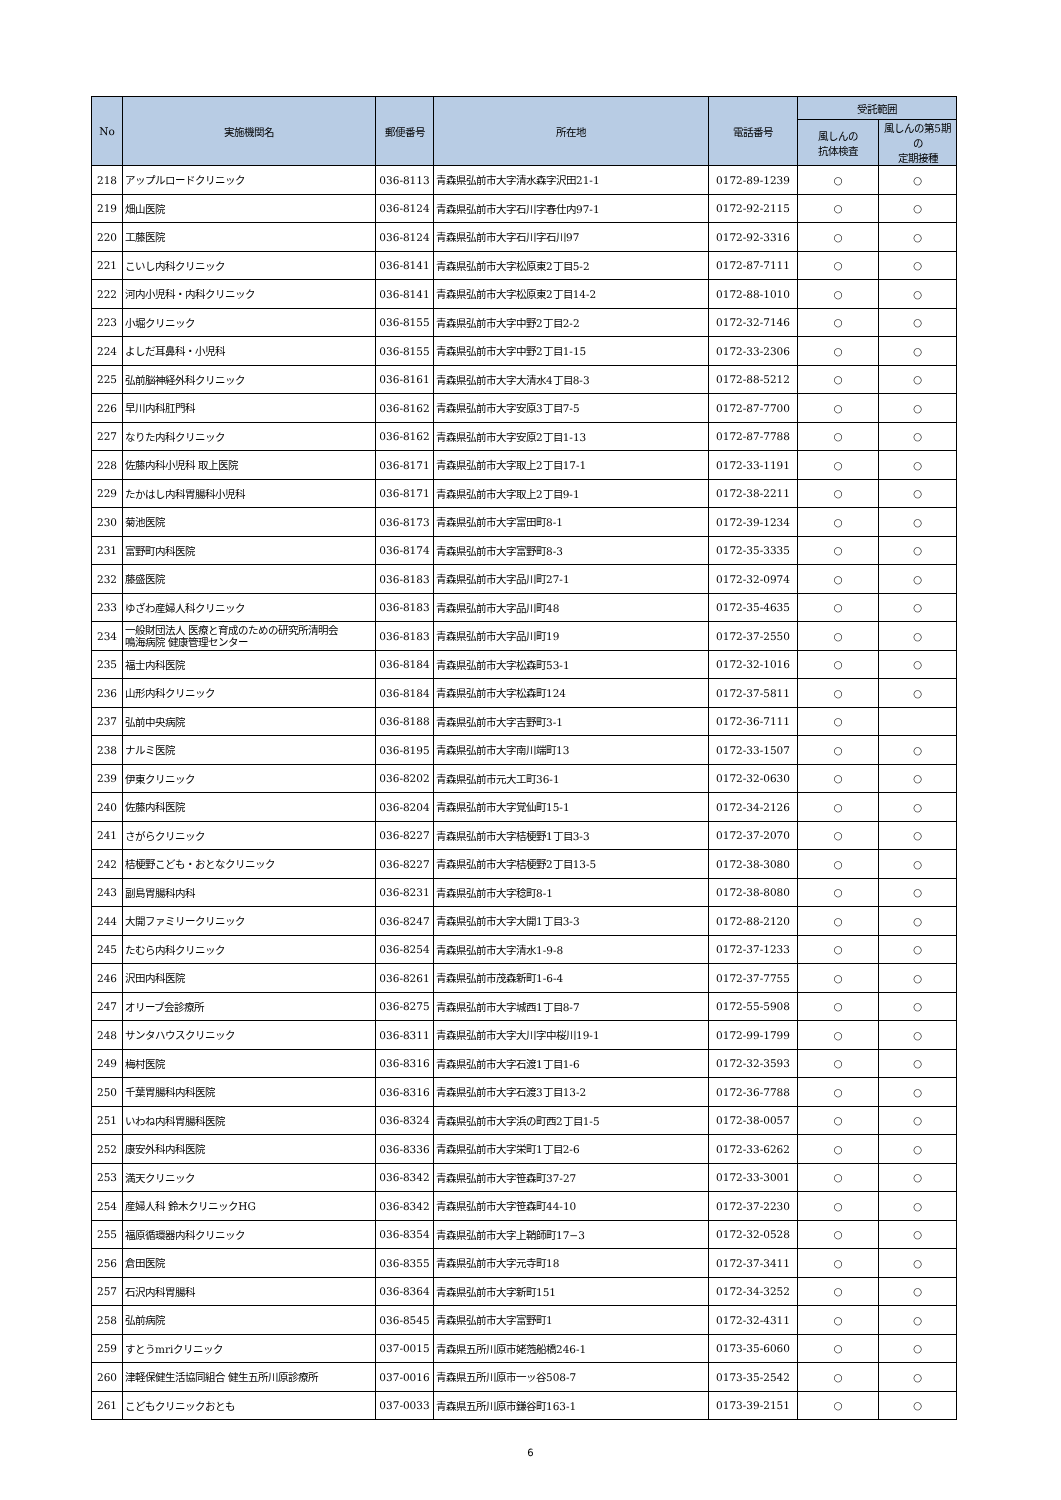| No | 実施機関名 | 郵便番号 | 所在地 | 電話番号 | 受託範囲 | |
| --- | --- | --- | --- | --- | --- | --- |
| | | | | | 風しんの 抗体検査 | 風しんの第5期の 定期接種 |
| 218 | アップルロードクリニック | 036-8113 | 青森県弘前市大字清水森字沢田21-1 | 0172-89-1239 | ○ | ○ |
| 219 | 畑山医院 | 036-8124 | 青森県弘前市大字石川字春仕内97-1 | 0172-92-2115 | ○ | ○ |
| 220 | 工藤医院 | 036-8124 | 青森県弘前市大字石川字石川97 | 0172-92-3316 | ○ | ○ |
| 221 | こいし内科クリニック | 036-8141 | 青森県弘前市大字松原東2丁目5-2 | 0172-87-7111 | ○ | ○ |
| 222 | 河内小児科・内科クリニック | 036-8141 | 青森県弘前市大字松原東2丁目14-2 | 0172-88-1010 | ○ | ○ |
| 223 | 小堀クリニック | 036-8155 | 青森県弘前市大字中野2丁目2-2 | 0172-32-7146 | ○ | ○ |
| 224 | よしだ耳鼻科・小児科 | 036-8155 | 青森県弘前市大字中野2丁目1-15 | 0172-33-2306 | ○ | ○ |
| 225 | 弘前脳神経外科クリニック | 036-8161 | 青森県弘前市大字大清水4丁目8-3 | 0172-88-5212 | ○ | ○ |
| 226 | 早川内科肛門科 | 036-8162 | 青森県弘前市大字安原3丁目7-5 | 0172-87-7700 | ○ | ○ |
| 227 | なりた内科クリニック | 036-8162 | 青森県弘前市大字安原2丁目1-13 | 0172-87-7788 | ○ | ○ |
| 228 | 佐藤内科小児科 取上医院 | 036-8171 | 青森県弘前市大字取上2丁目17-1 | 0172-33-1191 | ○ | ○ |
| 229 | たかはし内科胃腸科小児科 | 036-8171 | 青森県弘前市大字取上2丁目9-1 | 0172-38-2211 | ○ | ○ |
| 230 | 菊池医院 | 036-8173 | 青森県弘前市大字富田町8-1 | 0172-39-1234 | ○ | ○ |
| 231 | 富野町内科医院 | 036-8174 | 青森県弘前市大字富野町8-3 | 0172-35-3335 | ○ | ○ |
| 232 | 藤盛医院 | 036-8183 | 青森県弘前市大字品川町27-1 | 0172-32-0974 | ○ | ○ |
| 233 | ゆざわ産婦人科クリニック | 036-8183 | 青森県弘前市大字品川町48 | 0172-35-4635 | ○ | ○ |
| 234 | 一般財団法人 医療と育成のための研究所清明会 鳴海病院 健康管理センター | 036-8183 | 青森県弘前市大字品川町19 | 0172-37-2550 | ○ | ○ |
| 235 | 福士内科医院 | 036-8184 | 青森県弘前市大字松森町53-1 | 0172-32-1016 | ○ | ○ |
| 236 | 山形内科クリニック | 036-8184 | 青森県弘前市大字松森町124 | 0172-37-5811 | ○ | ○ |
| 237 | 弘前中央病院 | 036-8188 | 青森県弘前市大字吉野町3-1 | 0172-36-7111 | ○ | |
| 238 | ナルミ医院 | 036-8195 | 青森県弘前市大字南川端町13 | 0172-33-1507 | ○ | ○ |
| 239 | 伊東クリニック | 036-8202 | 青森県弘前市元大工町36-1 | 0172-32-0630 | ○ | ○ |
| 240 | 佐藤内科医院 | 036-8204 | 青森県弘前市大字覚仙町15-1 | 0172-34-2126 | ○ | ○ |
| 241 | さがらクリニック | 036-8227 | 青森県弘前市大字桔梗野1丁目3-3 | 0172-37-2070 | ○ | ○ |
| 242 | 桔梗野こども・おとなクリニック | 036-8227 | 青森県弘前市大字桔梗野2丁目13-5 | 0172-38-3080 | ○ | ○ |
| 243 | 副島胃腸科内科 | 036-8231 | 青森県弘前市大字稔町8-1 | 0172-38-8080 | ○ | ○ |
| 244 | 大開ファミリークリニック | 036-8247 | 青森県弘前市大字大開1丁目3-3 | 0172-88-2120 | ○ | ○ |
| 245 | たむら内科クリニック | 036-8254 | 青森県弘前市大字清水1-9-8 | 0172-37-1233 | ○ | ○ |
| 246 | 沢田内科医院 | 036-8261 | 青森県弘前市茂森新町1-6-4 | 0172-37-7755 | ○ | ○ |
| 247 | オリーブ会診療所 | 036-8275 | 青森県弘前市大字城西1丁目8-7 | 0172-55-5908 | ○ | ○ |
| 248 | サンタハウスクリニック | 036-8311 | 青森県弘前市大字大川字中桜川19-1 | 0172-99-1799 | ○ | ○ |
| 249 | 梅村医院 | 036-8316 | 青森県弘前市大字石渡1丁目1-6 | 0172-32-3593 | ○ | ○ |
| 250 | 千葉胃腸科内科医院 | 036-8316 | 青森県弘前市大字石渡3丁目13-2 | 0172-36-7788 | ○ | ○ |
| 251 | いわね内科胃腸科医院 | 036-8324 | 青森県弘前市大字浜の町西2丁目1-5 | 0172-38-0057 | ○ | ○ |
| 252 | 康安外科内科医院 | 036-8336 | 青森県弘前市大字栄町1丁目2-6 | 0172-33-6262 | ○ | ○ |
| 253 | 満天クリニック | 036-8342 | 青森県弘前市大字笹森町37-27 | 0172-33-3001 | ○ | ○ |
| 254 | 産婦人科 鈴木クリニックHG | 036-8342 | 青森県弘前市大字笹森町44-10 | 0172-37-2230 | ○ | ○ |
| 255 | 福原循環器内科クリニック | 036-8354 | 青森県弘前市大字上鞘師町17−3 | 0172-32-0528 | ○ | ○ |
| 256 | 倉田医院 | 036-8355 | 青森県弘前市大字元寺町18 | 0172-37-3411 | ○ | ○ |
| 257 | 石沢内科胃腸科 | 036-8364 | 青森県弘前市大字新町151 | 0172-34-3252 | ○ | ○ |
| 258 | 弘前病院 | 036-8545 | 青森県弘前市大字富野町1 | 0172-32-4311 | ○ | ○ |
| 259 | すとうmriクリニック | 037-0015 | 青森県五所川原市姥萢船橋246-1 | 0173-35-6060 | ○ | ○ |
| 260 | 津軽保健生活協同組合 健生五所川原診療所 | 037-0016 | 青森県五所川原市一ッ谷508-7 | 0173-35-2542 | ○ | ○ |
| 261 | こどもクリニックおとも | 037-0033 | 青森県五所川原市鎌谷町163-1 | 0173-39-2151 | ○ | ○ |
6